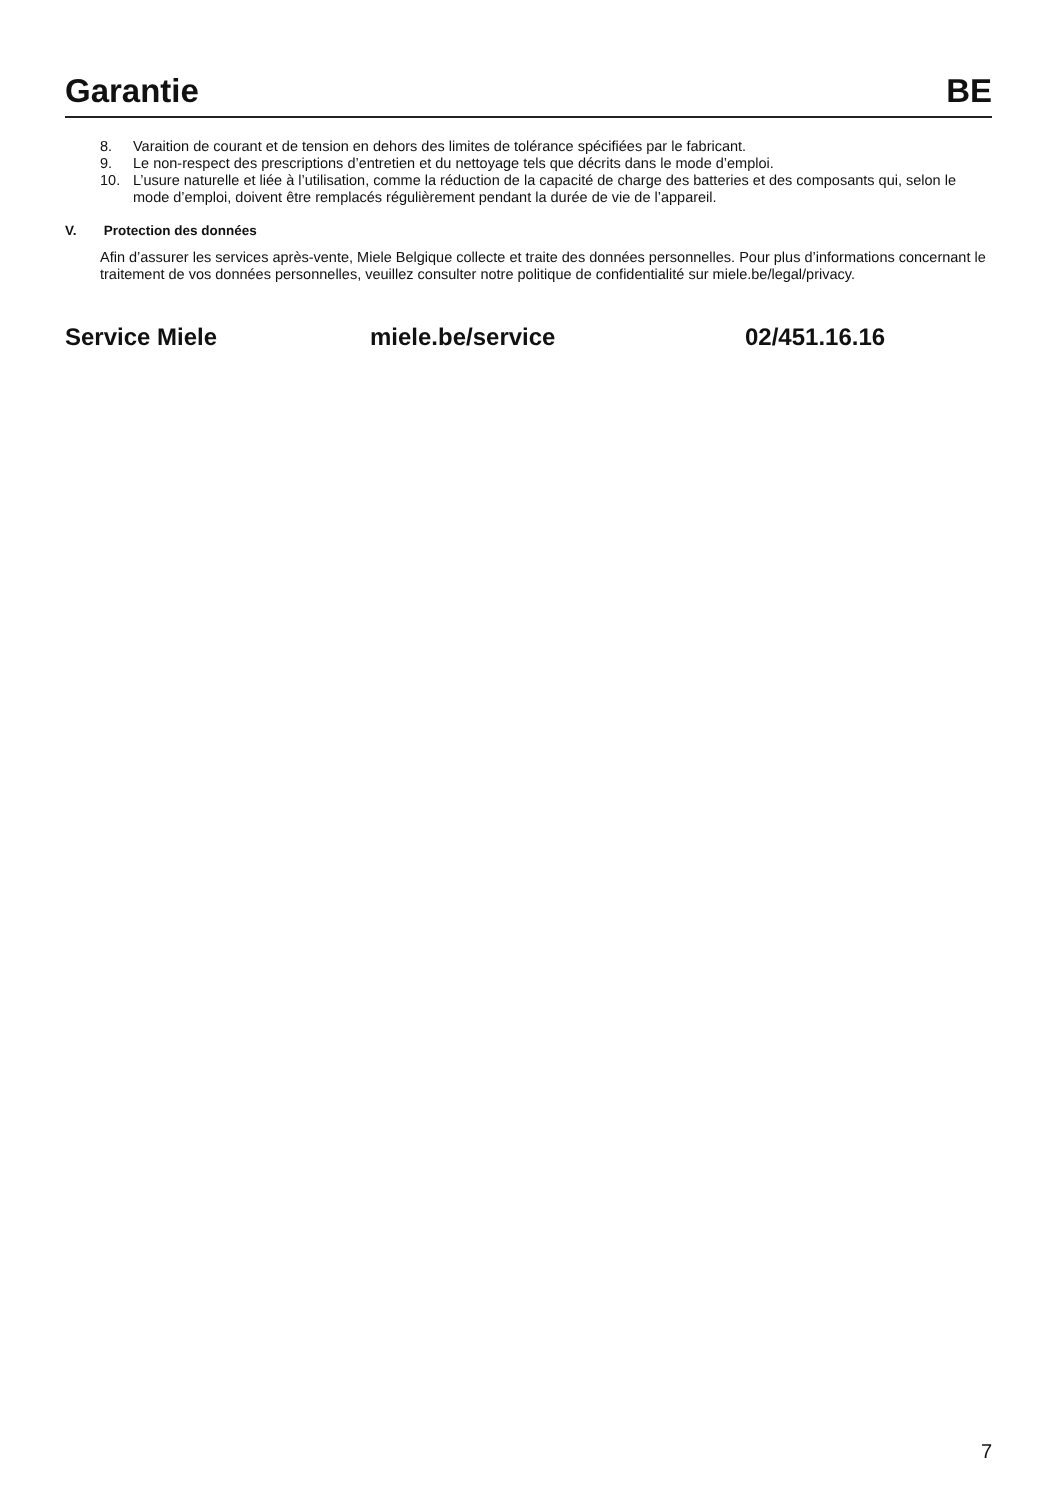Garantie BE
8. Varaition de courant et de tension en dehors des limites de tolérance spécifiées par le fabricant.
9. Le non-respect des prescriptions d’entretien et du nettoyage tels que décrits dans le mode d’emploi.
10. L’usure naturelle et liée à l’utilisation, comme la réduction de la capacité de charge des batteries et des composants qui, selon le mode d’emploi, doivent être remplacés régulièrement pendant la durée de vie de l’appareil.
V. Protection des données
Afin d’assurer les services après-vente, Miele Belgique collecte et traite des données personnelles. Pour plus d’informations concernant le traitement de vos données personnelles, veuillez consulter notre politique de confidentialité sur miele.be/legal/privacy.
Service Miele miele.be/service 02/451.16.16
7